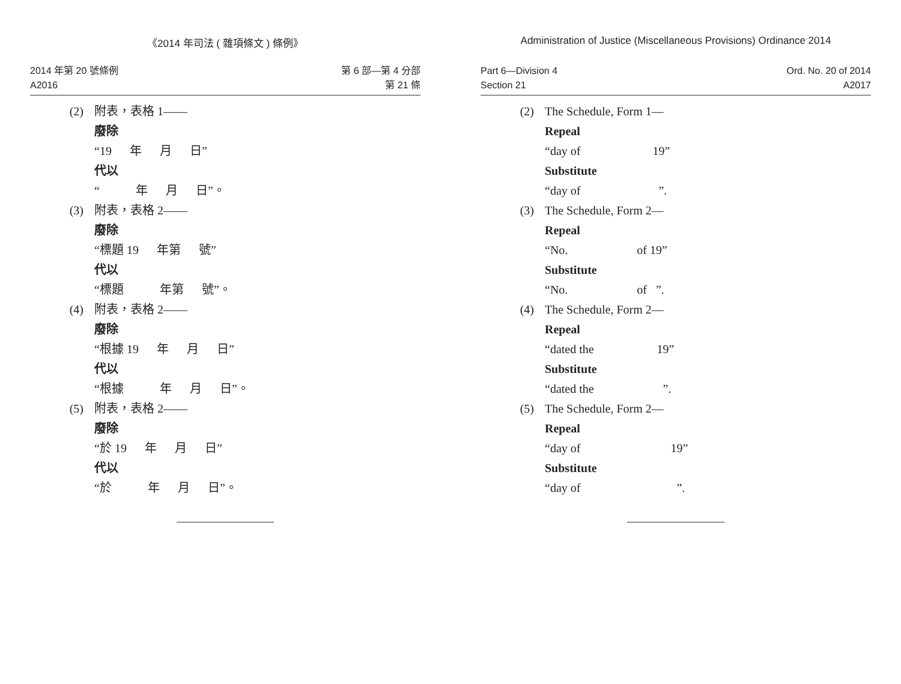《2014 年司法 ( 雜項條文 ) 條例》
2014 年第 20 號條例
A2016
第 6 部—第 4 分部
第 21 條
(2)
附表，表格 1——
廢除
“19 年 月 日”
代以
“ 年 月 日”。
(3)
附表，表格 2——
廢除
“標題 19 年第 號”
代以
“標題 年第 號”。
(4)
附表，表格 2——
廢除
“根據 19 年 月 日”
代以
“根據 年 月 日”。
(5)
附表，表格 2——
廢除
“於 19 年 月 日”
代以
“於 年 月 日”。
Administration of Justice (Miscellaneous Provisions) Ordinance 2014
Part 6—Division 4
Section 21
Ord. No. 20 of 2014
A2017
(2)
The Schedule, Form 1—
Repeal
“day of 19”
Substitute
“day of ”.
(3)
The Schedule, Form 2—
Repeal
“No. of 19”
Substitute
“No. of ”.
(4)
The Schedule, Form 2—
Repeal
“dated the 19”
Substitute
“dated the ”.
(5)
The Schedule, Form 2—
Repeal
“day of 19”
Substitute
“day of ”.